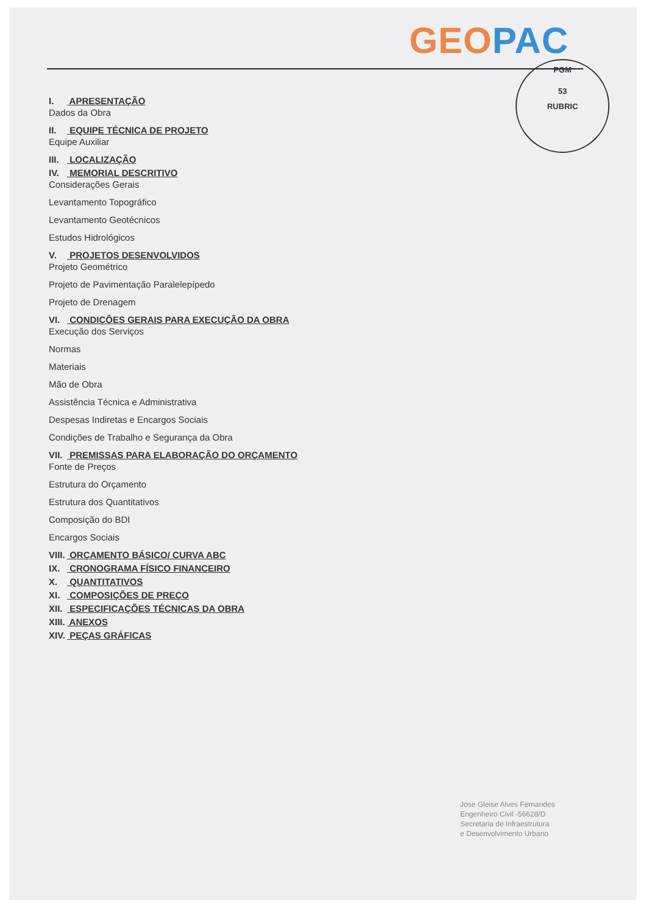GEO PAC
PGM
53
RUBRIC
I. APRESENTAÇÃO
Dados da Obra
II. EQUIPE TÉCNICA DE PROJETO
Equipe Auxiliar
III. LOCALIZAÇÃO
IV. MEMORIAL DESCRITIVO
Considerações Gerais
Levantamento Topográfico
Levantamento Geotécnicos
Estudos Hidrológicos
V. PROJETOS DESENVOLVIDOS
Projeto Geométrico
Projeto de Pavimentação Paralelepípedo
Projeto de Drenagem
VI. CONDIÇÕES GERAIS PARA EXECUÇÃO DA OBRA
Execução dos Serviços
Normas
Materiais
Mão de Obra
Assistência Técnica e Administrativa
Despesas Indiretas e Encargos Sociais
Condições de Trabalho e Segurança da Obra
VII. PREMISSAS PARA ELABORAÇÃO DO ORÇAMENTO
Fonte de Preços
Estrutura do Orçamento
Estrutura dos Quantitativos
Composição do BDI
Encargos Sociais
VIII. ORÇAMENTO BÁSICO/ CURVA ABC
IX. CRONOGRAMA FÍSICO FINANCEIRO
X. QUANTITATIVOS
XI. COMPOSIÇÕES DE PREÇO
XII. ESPECIFICAÇÕES TÉCNICAS DA OBRA
XIII. ANEXOS
XIV. PEÇAS GRÁFICAS
Jose Gleise Alves Fernandes
Engenheiro Civil -56628/D
Secretaria de Infraestrutura
e Desenvolvimento Urbano